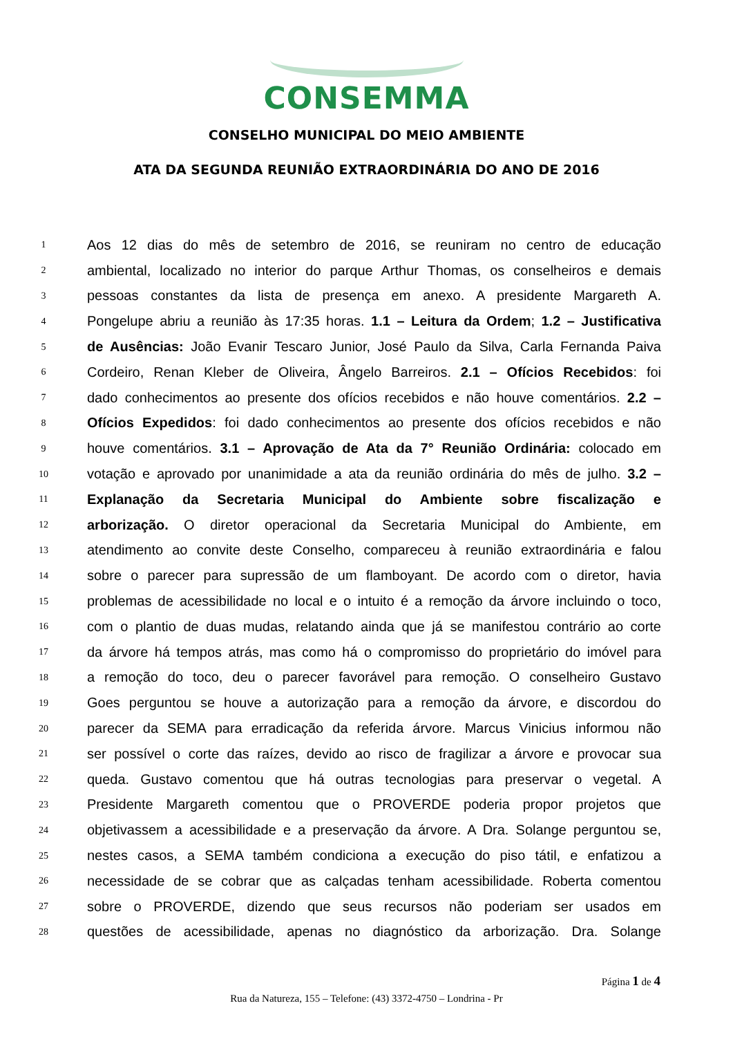CONSEMMA
CONSELHO MUNICIPAL DO MEIO AMBIENTE
ATA DA SEGUNDA REUNIÃO EXTRAORDINÁRIA DO ANO DE 2016
1 Aos 12 dias do mês de setembro de 2016, se reuniram no centro de educação
2 ambiental, localizado no interior do parque Arthur Thomas, os conselheiros e demais
3 pessoas constantes da lista de presença em anexo. A presidente Margareth A.
4 Pongelupe abriu a reunião às 17:35 horas. 1.1 – Leitura da Ordem; 1.2 – Justificativa
5 de Ausências: João Evanir Tescaro Junior, José Paulo da Silva, Carla Fernanda Paiva
6 Cordeiro, Renan Kleber de Oliveira, Ângelo Barreiros. 2.1 – Ofícios Recebidos: foi
7 dado conhecimentos ao presente dos ofícios recebidos e não houve comentários. 2.2 –
8 Ofícios Expedidos: foi dado conhecimentos ao presente dos ofícios recebidos e não
9 houve comentários. 3.1 – Aprovação de Ata da 7° Reunião Ordinária: colocado em
10 votação e aprovado por unanimidade a ata da reunião ordinária do mês de julho. 3.2 –
11 Explanação da Secretaria Municipal do Ambiente sobre fiscalização e
12 arborização. O diretor operacional da Secretaria Municipal do Ambiente, em
13 atendimento ao convite deste Conselho, compareceu à reunião extraordinária e falou
14 sobre o parecer para supressão de um flamboyant. De acordo com o diretor, havia
15 problemas de acessibilidade no local e o intuito é a remoção da árvore incluindo o toco,
16 com o plantio de duas mudas, relatando ainda que já se manifestou contrário ao corte
17 da árvore há tempos atrás, mas como há o compromisso do proprietário do imóvel para
18 a remoção do toco, deu o parecer favorável para remoção. O conselheiro Gustavo
19 Goes perguntou se houve a autorização para a remoção da árvore, e discordou do
20 parecer da SEMA para erradicação da referida árvore. Marcus Vinicius informou não
21 ser possível o corte das raízes, devido ao risco de fragilizar a árvore e provocar sua
22 queda. Gustavo comentou que há outras tecnologias para preservar o vegetal. A
23 Presidente Margareth comentou que o PROVERDE poderia propor projetos que
24 objetivassem a acessibilidade e a preservação da árvore. A Dra. Solange perguntou se,
25 nestes casos, a SEMA também condiciona a execução do piso tátil, e enfatizou a
26 necessidade de se cobrar que as calçadas tenham acessibilidade. Roberta comentou
27 sobre o PROVERDE, dizendo que seus recursos não poderiam ser usados em
28 questões de acessibilidade, apenas no diagnóstico da arborização. Dra. Solange
Página 1 de 4
Rua da Natureza, 155 – Telefone: (43) 3372-4750 – Londrina - Pr